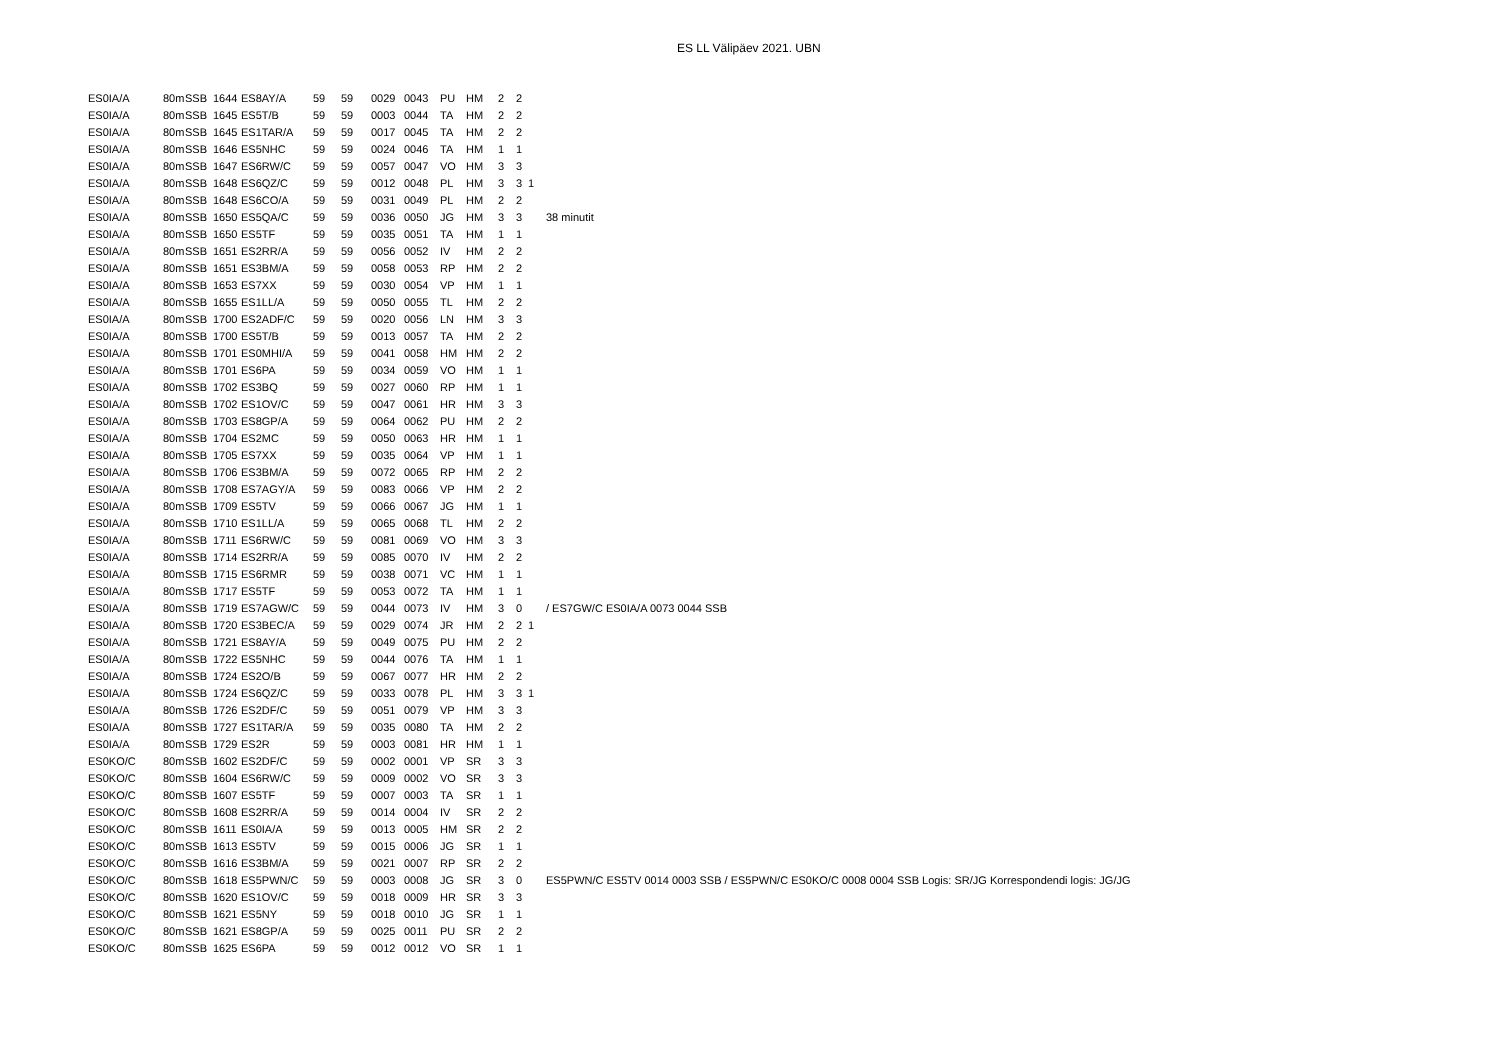ES LL Välipäev 2021. UBN
| ES0IA/A | 80m | SSB | 1644 | ES8AY/A | 59 | 59 | 0029 | 0043 | PU | HM | 2 | 2 | | |
| ES0IA/A | 80m | SSB | 1645 | ES5T/B | 59 | 59 | 0003 | 0044 | TA | HM | 2 | 2 | | |
| ES0IA/A | 80m | SSB | 1645 | ES1TAR/A | 59 | 59 | 0017 | 0045 | TA | HM | 2 | 2 | | |
| ES0IA/A | 80m | SSB | 1646 | ES5NHC | 59 | 59 | 0024 | 0046 | TA | HM | 1 | 1 | | |
| ES0IA/A | 80m | SSB | 1647 | ES6RW/C | 59 | 59 | 0057 | 0047 | VO | HM | 3 | 3 | | |
| ES0IA/A | 80m | SSB | 1648 | ES6QZ/C | 59 | 59 | 0012 | 0048 | PL | HM | 3 | 3 | 1 | |
| ES0IA/A | 80m | SSB | 1648 | ES6CO/A | 59 | 59 | 0031 | 0049 | PL | HM | 2 | 2 | | |
| ES0IA/A | 80m | SSB | 1650 | ES5QA/C | 59 | 59 | 0036 | 0050 | JG | HM | 3 | 3 | | 38 minutit |
| ES0IA/A | 80m | SSB | 1650 | ES5TF | 59 | 59 | 0035 | 0051 | TA | HM | 1 | 1 | | |
| ES0IA/A | 80m | SSB | 1651 | ES2RR/A | 59 | 59 | 0056 | 0052 | IV | HM | 2 | 2 | | |
| ES0IA/A | 80m | SSB | 1651 | ES3BM/A | 59 | 59 | 0058 | 0053 | RP | HM | 2 | 2 | | |
| ES0IA/A | 80m | SSB | 1653 | ES7XX | 59 | 59 | 0030 | 0054 | VP | HM | 1 | 1 | | |
| ES0IA/A | 80m | SSB | 1655 | ES1LL/A | 59 | 59 | 0050 | 0055 | TL | HM | 2 | 2 | | |
| ES0IA/A | 80m | SSB | 1700 | ES2ADF/C | 59 | 59 | 0020 | 0056 | LN | HM | 3 | 3 | | |
| ES0IA/A | 80m | SSB | 1700 | ES5T/B | 59 | 59 | 0013 | 0057 | TA | HM | 2 | 2 | | |
| ES0IA/A | 80m | SSB | 1701 | ES0MHI/A | 59 | 59 | 0041 | 0058 | HM | HM | 2 | 2 | | |
| ES0IA/A | 80m | SSB | 1701 | ES6PA | 59 | 59 | 0034 | 0059 | VO | HM | 1 | 1 | | |
| ES0IA/A | 80m | SSB | 1702 | ES3BQ | 59 | 59 | 0027 | 0060 | RP | HM | 1 | 1 | | |
| ES0IA/A | 80m | SSB | 1702 | ES1OV/C | 59 | 59 | 0047 | 0061 | HR | HM | 3 | 3 | | |
| ES0IA/A | 80m | SSB | 1703 | ES8GP/A | 59 | 59 | 0064 | 0062 | PU | HM | 2 | 2 | | |
| ES0IA/A | 80m | SSB | 1704 | ES2MC | 59 | 59 | 0050 | 0063 | HR | HM | 1 | 1 | | |
| ES0IA/A | 80m | SSB | 1705 | ES7XX | 59 | 59 | 0035 | 0064 | VP | HM | 1 | 1 | | |
| ES0IA/A | 80m | SSB | 1706 | ES3BM/A | 59 | 59 | 0072 | 0065 | RP | HM | 2 | 2 | | |
| ES0IA/A | 80m | SSB | 1708 | ES7AGY/A | 59 | 59 | 0083 | 0066 | VP | HM | 2 | 2 | | |
| ES0IA/A | 80m | SSB | 1709 | ES5TV | 59 | 59 | 0066 | 0067 | JG | HM | 1 | 1 | | |
| ES0IA/A | 80m | SSB | 1710 | ES1LL/A | 59 | 59 | 0065 | 0068 | TL | HM | 2 | 2 | | |
| ES0IA/A | 80m | SSB | 1711 | ES6RW/C | 59 | 59 | 0081 | 0069 | VO | HM | 3 | 3 | | |
| ES0IA/A | 80m | SSB | 1714 | ES2RR/A | 59 | 59 | 0085 | 0070 | IV | HM | 2 | 2 | | |
| ES0IA/A | 80m | SSB | 1715 | ES6RMR | 59 | 59 | 0038 | 0071 | VC | HM | 1 | 1 | | |
| ES0IA/A | 80m | SSB | 1717 | ES5TF | 59 | 59 | 0053 | 0072 | TA | HM | 1 | 1 | | |
| ES0IA/A | 80m | SSB | 1719 | ES7AGW/C | 59 | 59 | 0044 | 0073 | IV | HM | 3 | 0 | | / ES7GW/C ES0IA/A 0073 0044 SSB |
| ES0IA/A | 80m | SSB | 1720 | ES3BEC/A | 59 | 59 | 0029 | 0074 | JR | HM | 2 | 2 | 1 | |
| ES0IA/A | 80m | SSB | 1721 | ES8AY/A | 59 | 59 | 0049 | 0075 | PU | HM | 2 | 2 | | |
| ES0IA/A | 80m | SSB | 1722 | ES5NHC | 59 | 59 | 0044 | 0076 | TA | HM | 1 | 1 | | |
| ES0IA/A | 80m | SSB | 1724 | ES2O/B | 59 | 59 | 0067 | 0077 | HR | HM | 2 | 2 | | |
| ES0IA/A | 80m | SSB | 1724 | ES6QZ/C | 59 | 59 | 0033 | 0078 | PL | HM | 3 | 3 | 1 | |
| ES0IA/A | 80m | SSB | 1726 | ES2DF/C | 59 | 59 | 0051 | 0079 | VP | HM | 3 | 3 | | |
| ES0IA/A | 80m | SSB | 1727 | ES1TAR/A | 59 | 59 | 0035 | 0080 | TA | HM | 2 | 2 | | |
| ES0IA/A | 80m | SSB | 1729 | ES2R | 59 | 59 | 0003 | 0081 | HR | HM | 1 | 1 | | |
| ES0KO/C | 80m | SSB | 1602 | ES2DF/C | 59 | 59 | 0002 | 0001 | VP | SR | 3 | 3 | | |
| ES0KO/C | 80m | SSB | 1604 | ES6RW/C | 59 | 59 | 0009 | 0002 | VO | SR | 3 | 3 | | |
| ES0KO/C | 80m | SSB | 1607 | ES5TF | 59 | 59 | 0007 | 0003 | TA | SR | 1 | 1 | | |
| ES0KO/C | 80m | SSB | 1608 | ES2RR/A | 59 | 59 | 0014 | 0004 | IV | SR | 2 | 2 | | |
| ES0KO/C | 80m | SSB | 1611 | ES0IA/A | 59 | 59 | 0013 | 0005 | HM | SR | 2 | 2 | | |
| ES0KO/C | 80m | SSB | 1613 | ES5TV | 59 | 59 | 0015 | 0006 | JG | SR | 1 | 1 | | |
| ES0KO/C | 80m | SSB | 1616 | ES3BM/A | 59 | 59 | 0021 | 0007 | RP | SR | 2 | 2 | | |
| ES0KO/C | 80m | SSB | 1618 | ES5PWN/C | 59 | 59 | 0003 | 0008 | JG | SR | 3 | 0 | | ES5PWN/C ES5TV 0014 0003 SSB / ES5PWN/C ES0KO/C 0008 0004 SSB Logis: SR/JG Korrespondendi logis: JG/JG |
| ES0KO/C | 80m | SSB | 1620 | ES1OV/C | 59 | 59 | 0018 | 0009 | HR | SR | 3 | 3 | | |
| ES0KO/C | 80m | SSB | 1621 | ES5NY | 59 | 59 | 0018 | 0010 | JG | SR | 1 | 1 | | |
| ES0KO/C | 80m | SSB | 1621 | ES8GP/A | 59 | 59 | 0025 | 0011 | PU | SR | 2 | 2 | | |
| ES0KO/C | 80m | SSB | 1625 | ES6PA | 59 | 59 | 0012 | 0012 | VO | SR | 1 | 1 | | |